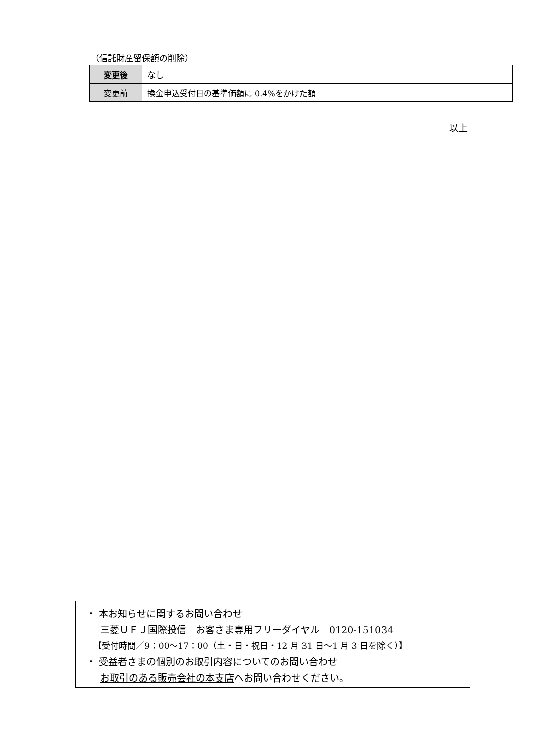（信託財産留保額の削除）
| 変更後 | なし |
| 変更前 | 換金申込受付日の基準価額に 0.4%をかけた額 |
以上
・ 本お知らせに関するお問い合わせ
三菱ＵＦＪ国際投信　お客さま専用フリーダイヤル　0120-151034
【受付時間／9：00〜17：00（土・日・祝日・12 月 31 日〜1 月 3 日を除く）】
・ 受益者さまの個別のお取引内容についてのお問い合わせ
お取引のある販売会社の本支店へお問い合わせください。